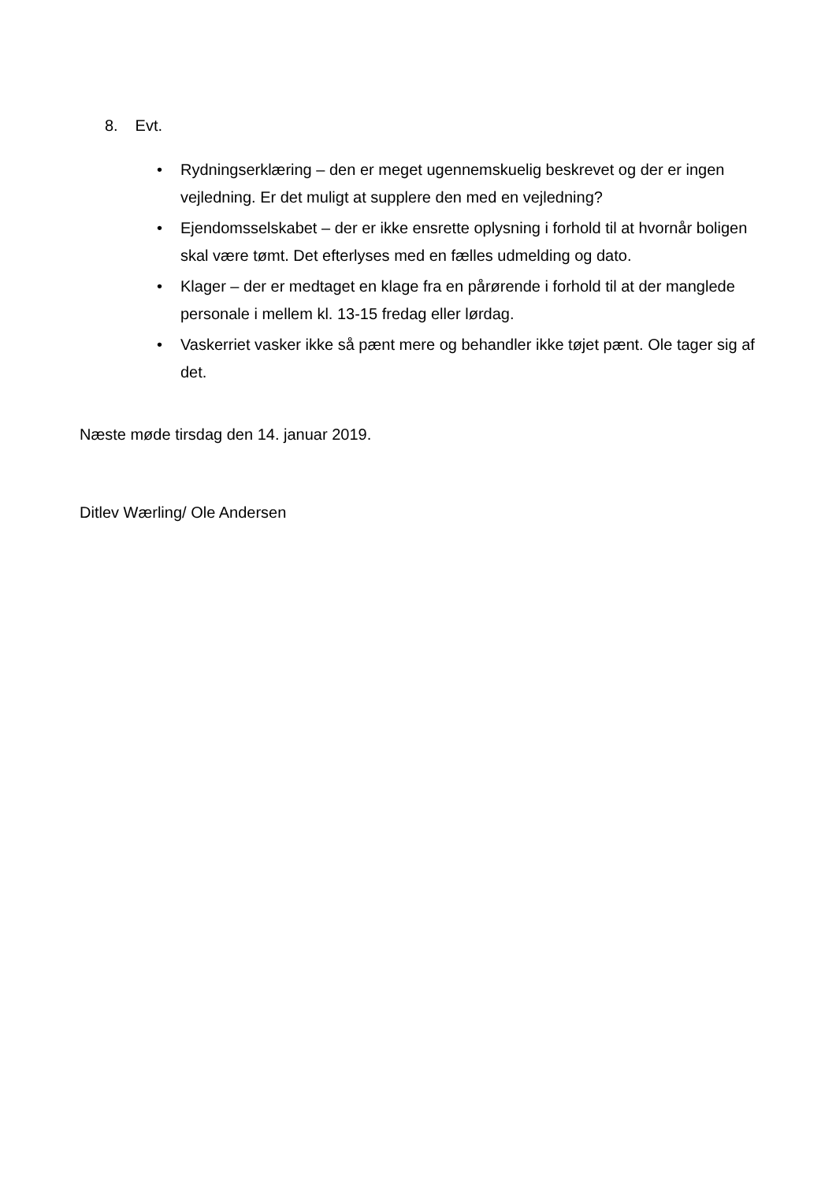8. Evt.
• Rydningserklæring – den er meget ugennemskuelig beskrevet og der er ingen vejledning. Er det muligt at supplere den med en vejledning?
• Ejendomsselskabet – der er ikke ensrette oplysning i forhold til at hvornår boligen skal være tømt. Det efterlyses med en fælles udmelding og dato.
• Klager – der er medtaget en klage fra en pårørende i forhold til at der manglede personale i mellem kl. 13-15 fredag eller lørdag.
• Vaskerriet vasker ikke så pænt mere og behandler ikke tøjet pænt. Ole tager sig af det.
Næste møde tirsdag den 14. januar 2019.
Ditlev Wærling/ Ole Andersen